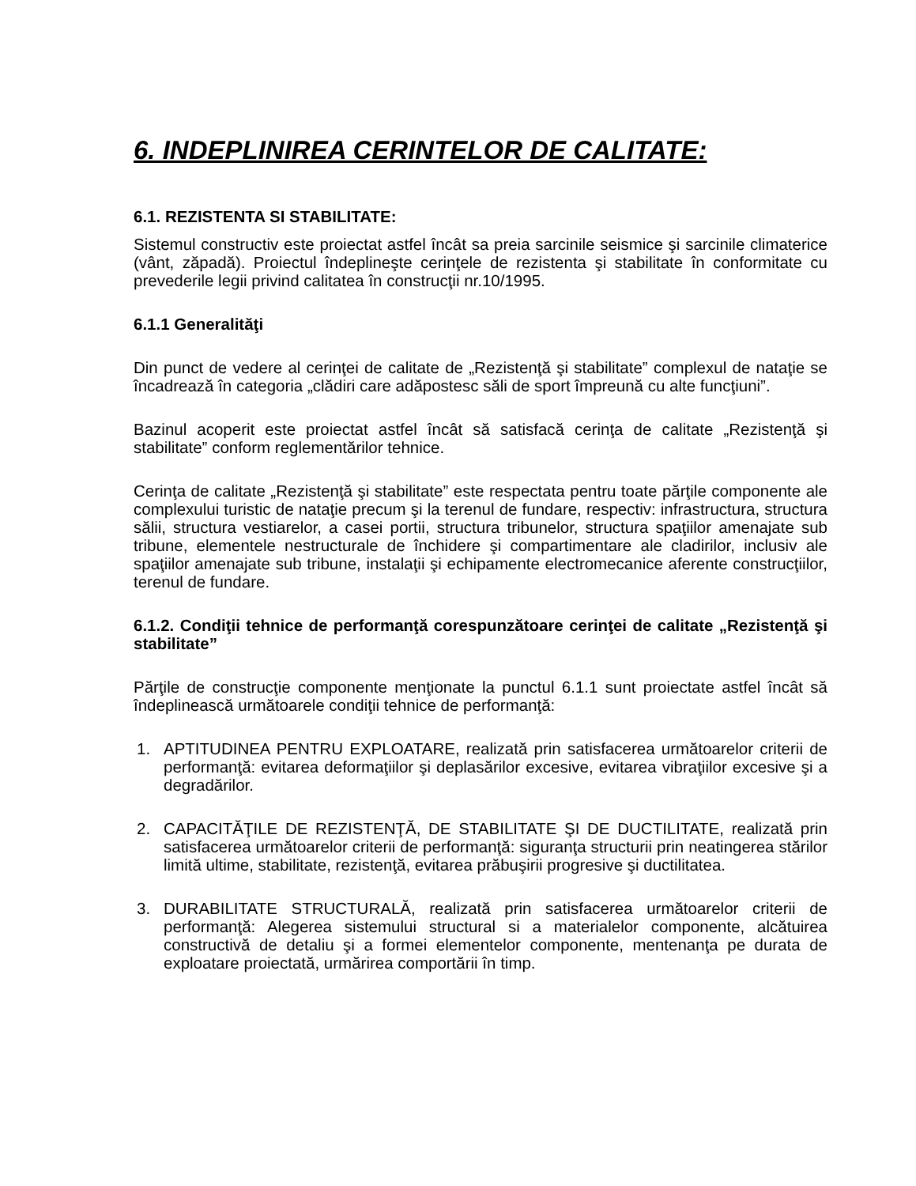6. INDEPLINIREA CERINTELOR DE CALITATE:
6.1. REZISTENTA SI STABILITATE:
Sistemul constructiv este proiectat astfel încât sa preia sarcinile seismice şi sarcinile climaterice (vânt, zăpadă). Proiectul îndeplineşte cerinţele de rezistenta şi stabilitate în conformitate cu prevederile legii privind calitatea în construcţii nr.10/1995.
6.1.1 Generalităţi
Din punct de vedere al cerinţei de calitate de „Rezistenţă şi stabilitate” complexul de nataţie se încadrează în categoria „clădiri care adăpostesc săli de sport împreună cu alte funcţiuni”.
Bazinul acoperit este proiectat astfel încât să satisfacă cerinţa de calitate „Rezistenţă şi stabilitate” conform reglementărilor tehnice.
Cerinţa de calitate „Rezistenţă şi stabilitate” este respectata pentru toate părţile componente ale complexului turistic de nataţie precum şi la terenul de fundare, respectiv: infrastructura, structura sălii, structura vestiarelor, a casei portii, structura tribunelor, structura spaţiilor amenajate sub tribune, elementele nestructurale de închidere şi compartimentare ale cladirilor, inclusiv ale spaţiilor amenajate sub tribune, instalaţii şi echipamente electromecanice aferente construcţiilor, terenul de fundare.
6.1.2. Condiţii tehnice de performanţă corespunzătoare cerinţei de calitate „Rezistenţă şi stabilitate”
Părţile de construcţie componente menţionate la punctul 6.1.1 sunt proiectate astfel încât să îndeplinească următoarele condiţii tehnice de performanţă:
1. APTITUDINEA PENTRU EXPLOATARE, realizată prin satisfacerea următoarelor criterii de performanţă: evitarea deformaţiilor şi deplasărilor excesive, evitarea vibraţiilor excesive şi a degradărilor.
2. CAPACITĂŢILE DE REZISTENŢĂ, DE STABILITATE ŞI DE DUCTILITATE, realizată prin satisfacerea următoarelor criterii de performanţă: siguranţa structurii prin neatingerea stărilor limită ultime, stabilitate, rezistenţă, evitarea prăbuşirii progresive şi ductilitatea.
3. DURABILITATE STRUCTURALĂ, realizată prin satisfacerea următoarelor criterii de performanţă: Alegerea sistemului structural si a materialelor componente, alcătuirea constructivă de detaliu şi a formei elementelor componente, mentenanţa pe durata de exploatare proiectată, urmărirea comportării în timp.